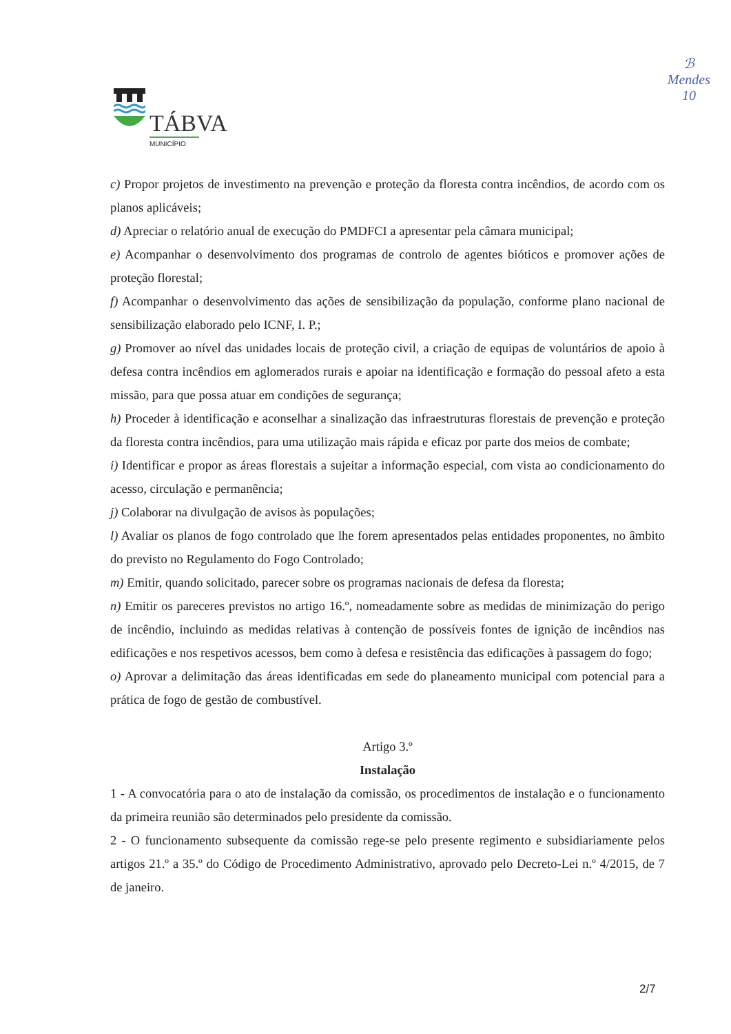TÁBVA
MUNICÍPIO
ℬ
Mendes
10
c) Propor projetos de investimento na prevenção e proteção da floresta contra incêndios, de acordo com os planos aplicáveis;
d) Apreciar o relatório anual de execução do PMDFCI a apresentar pela câmara municipal;
e) Acompanhar o desenvolvimento dos programas de controlo de agentes bióticos e promover ações de proteção florestal;
f) Acompanhar o desenvolvimento das ações de sensibilização da população, conforme plano nacional de sensibilização elaborado pelo ICNF, I. P.;
g) Promover ao nível das unidades locais de proteção civil, a criação de equipas de voluntários de apoio à defesa contra incêndios em aglomerados rurais e apoiar na identificação e formação do pessoal afeto a esta missão, para que possa atuar em condições de segurança;
h) Proceder à identificação e aconselhar a sinalização das infraestruturas florestais de prevenção e proteção da floresta contra incêndios, para uma utilização mais rápida e eficaz por parte dos meios de combate;
i) Identificar e propor as áreas florestais a sujeitar a informação especial, com vista ao condicionamento do acesso, circulação e permanência;
j) Colaborar na divulgação de avisos às populações;
l) Avaliar os planos de fogo controlado que lhe forem apresentados pelas entidades proponentes, no âmbito do previsto no Regulamento do Fogo Controlado;
m) Emitir, quando solicitado, parecer sobre os programas nacionais de defesa da floresta;
n) Emitir os pareceres previstos no artigo 16.º, nomeadamente sobre as medidas de minimização do perigo de incêndio, incluindo as medidas relativas à contenção de possíveis fontes de ignição de incêndios nas edificações e nos respetivos acessos, bem como à defesa e resistência das edificações à passagem do fogo;
o) Aprovar a delimitação das áreas identificadas em sede do planeamento municipal com potencial para a prática de fogo de gestão de combustível.
Artigo 3.º
Instalação
1 - A convocatória para o ato de instalação da comissão, os procedimentos de instalação e o funcionamento da primeira reunião são determinados pelo presidente da comissão.
2 - O funcionamento subsequente da comissão rege-se pelo presente regimento e subsidiariamente pelos artigos 21.º a 35.º do Código de Procedimento Administrativo, aprovado pelo Decreto-Lei n.º 4/2015, de 7 de janeiro.
2/7